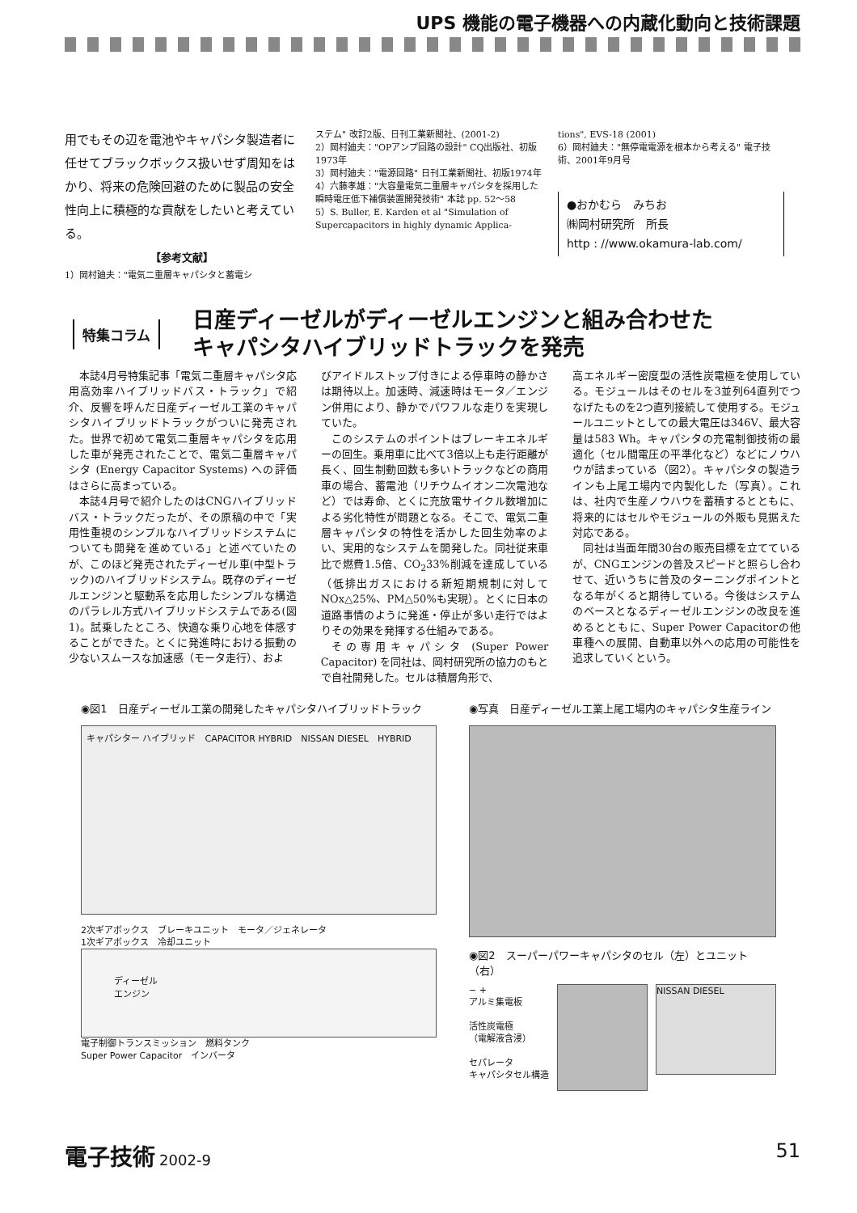UPS 機能の電子機器への内蔵化動向と技術課題
用でもその辺を電池やキャパシタ製造者に任せてブラックボックス扱いせず周知をはかり、将来の危険回避のために製品の安全性向上に積極的な貢献をしたいと考えている。
【参考文献】
1）岡村廸夫："電気二重層キャパシタと蓄電シ
ステム" 改訂2版、日刊工業新聞社、(2001-2)
2）岡村廸夫："OPアンプ回路の設計" CQ出版社、初版1973年
3）岡村廸夫："電源回路" 日刊工業新聞社、初版1974年
4）六藤孝雄："大容量電気二重層キャパシタを採用した瞬時電圧低下補償装置開発技術" 本誌 pp. 52〜58
5）S. Buller, E. Karden et al "Simulation of Supercapacitors in highly dynamic Applica-
tions", EVS-18 (2001)
6）岡村廸夫："無停電電源を根本から考える" 電子技術、2001年9月号
●おかむら　みちお
㈱岡村研究所　所長
http : //www.okamura-lab.com/
特集コラム
日産ディーゼルがディーゼルエンジンと組み合わせた
キャパシタハイブリッドトラックを発売
本誌4月号特集記事「電気二重層キャパシタ応用高効率ハイブリッドバス・トラック」で紹介、反響を呼んだ日産ディーゼル工業のキャパシタハイブリッドトラックがついに発売された。世界で初めて電気二重層キャパシタを応用した車が発売されたことで、電気二重層キャパシタ (Energy Capacitor Systems) への評価はさらに高まっている。
本誌4月号で紹介したのはCNGハイブリッドバス・トラックだったが、その原稿の中で「実用性重視のシンプルなハイブリッドシステムについても開発を進めている」と述べていたのが、このほど発売されたディーゼル車(中型トラック)のハイブリッドシステム。既存のディーゼルエンジンと駆動系を応用したシンプルな構造のパラレル方式ハイブリッドシステムである(図1)。試乗したところ、快適な乗り心地を体感することができた。とくに発進時における振動の少ないスムースな加速感（モータ走行）、およ
びアイドルストップ付きによる停車時の静かさは期待以上。加速時、減速時はモータ／エンジン併用により、静かでパワフルな走りを実現していた。
このシステムのポイントはブレーキエネルギーの回生。乗用車に比べて3倍以上も走行距離が長く、回生制動回数も多いトラックなどの商用車の場合、蓄電池（リチウムイオン二次電池など）では寿命、とくに充放電サイクル数増加による劣化特性が問題となる。そこで、電気二重層キャパシタの特性を活かした回生効率のよい、実用的なシステムを開発した。同社従来車比で燃費1.5倍、CO<sub>2</sub>33%削減を達成している（低排出ガスにおける新短期規制に対してNOx△25%、PM△50%も実現）。とくに日本の道路事情のように発進・停止が多い走行ではよりその効果を発揮する仕組みである。
その専用キャパシタ (Super Power Capacitor) を同社は、岡村研究所の協力のもとで自社開発した。セルは積層角形で、
高エネルギー密度型の活性炭電極を使用している。モジュールはそのセルを3並列64直列でつなげたものを2つ直列接続して使用する。モジュールユニットとしての最大電圧は346V、最大容量は583 Wh。キャパシタの充電制御技術の最適化（セル間電圧の平準化など）などにノウハウが詰まっている（図2）。キャパシタの製造ラインも上尾工場内で内製化した（写真）。これは、社内で生産ノウハウを蓄積するとともに、将来的にはセルやモジュールの外販も見据えた対応である。
同社は当面年間30台の販売目標を立てているが、CNGエンジンの普及スピードと照らし合わせて、近いうちに普及のターニングポイントとなる年がくると期待している。今後はシステムのベースとなるディーゼルエンジンの改良を進めるとともに、Super Power Capacitorの他車種への展開、自動車以外への応用の可能性を追求していくという。
◉図1　日産ディーゼル工業の開発したキャパシタハイブリッドトラック
キャパシター ハイブリッド　CAPACITOR HYBRID　NISSAN DIESEL　HYBRID
2次ギアボックス　ブレーキユニット　モータ／ジェネレータ
1次ギアボックス　冷却ユニット
ディーゼル
エンジン
電子制御トランスミッション　燃料タンク
Super Power Capacitor　インバータ
◉写真　日産ディーゼル工業上尾工場内のキャパシタ生産ライン
◉図2　スーパーパワーキャパシタのセル（左）とユニット（右）
− +
アルミ集電板
活性炭電極
（電解液含浸）
セパレータ
キャパシタセル構造
NISSAN DIESEL
電子技術 2002-9
51